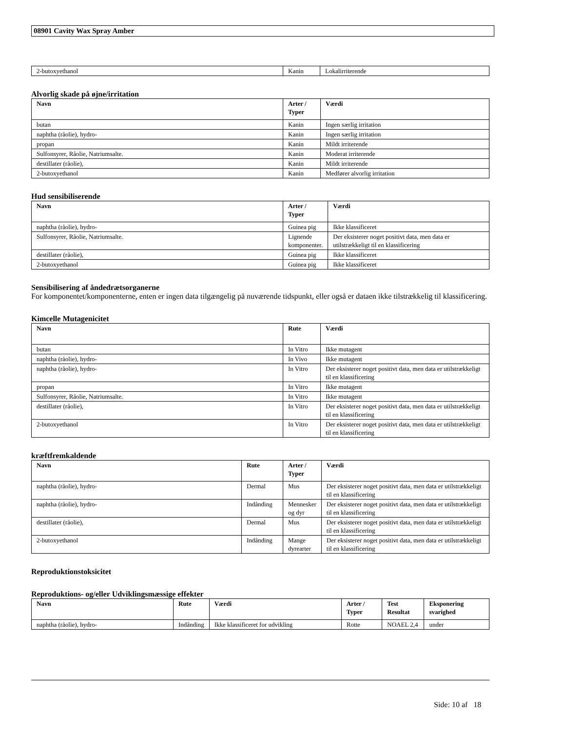08901 Cavity Wax Spray Amber
| 2-butoxyethanol | Kanin | Lokalirriterende |
Alvorlig skade på øjne/irritation
| Navn | Arter / Typer | Værdi |
| --- | --- | --- |
| butan | Kanin | Ingen særlig irritation |
| naphtha (råolie), hydro- | Kanin | Ingen særlig irritation |
| propan | Kanin | Mildt irriterende |
| Sulfonsyrer, Råolie, Natriumsalte. | Kanin | Moderat irriterende |
| destillater (råolie), | Kanin | Mildt irriterende |
| 2-butoxyethanol | Kanin | Medfører alvorlig irritation |
Hud sensibiliserende
| Navn | Arter / Typer | Værdi |
| --- | --- | --- |
| naphtha (råolie), hydro- | Guinea pig | Ikke klassificeret |
| Sulfonsyrer, Råolie, Natriumsalte. | Lignende komponenter. | Der eksisterer noget positivt data, men data er utilstrækkeligt til en klassificering |
| destillater (råolie), | Guinea pig | Ikke klassificeret |
| 2-butoxyethanol | Guinea pig | Ikke klassificeret |
Sensibilisering af åndedrætsorganerne
For komponentet/komponenterne, enten er ingen data tilgængelig på nuværende tidspunkt, eller også er dataen ikke tilstrækkelig til klassificering.
Kimcelle Mutagenicitet
| Navn | Rute | Værdi |
| --- | --- | --- |
| butan | In Vitro | Ikke mutagent |
| naphtha (råolie), hydro- | In Vivo | Ikke mutagent |
| naphtha (råolie), hydro- | In Vitro | Der eksisterer noget positivt data, men data er utilstrækkeligt til en klassificering |
| propan | In Vitro | Ikke mutagent |
| Sulfonsyrer, Råolie, Natriumsalte. | In Vitro | Ikke mutagent |
| destillater (råolie), | In Vitro | Der eksisterer noget positivt data, men data er utilstrækkeligt til en klassificering |
| 2-butoxyethanol | In Vitro | Der eksisterer noget positivt data, men data er utilstrækkeligt til en klassificering |
kræftfremkaldende
| Navn | Rute | Arter / Typer | Værdi |
| --- | --- | --- | --- |
| naphtha (råolie), hydro- | Dermal | Mus | Der eksisterer noget positivt data, men data er utilstrækkeligt til en klassificering |
| naphtha (råolie), hydro- | Indånding | Mennesker og dyr | Der eksisterer noget positivt data, men data er utilstrækkeligt til en klassificering |
| destillater (råolie), | Dermal | Mus | Der eksisterer noget positivt data, men data er utilstrækkeligt til en klassificering |
| 2-butoxyethanol | Indånding | Mange dyrearter | Der eksisterer noget positivt data, men data er utilstrækkeligt til en klassificering |
Reproduktionstoksicitet
Reproduktions- og/eller Udviklingsmæssige effekter
| Navn | Rute | Værdi | Arter / Typer | Test Resultat | Eksponering svarighed |
| --- | --- | --- | --- | --- | --- |
| naphtha (råolie), hydro- | Indånding | Ikke klassificeret for udvikling | Rotte | NOAEL 2,4 | under |
Side: 10 af 18